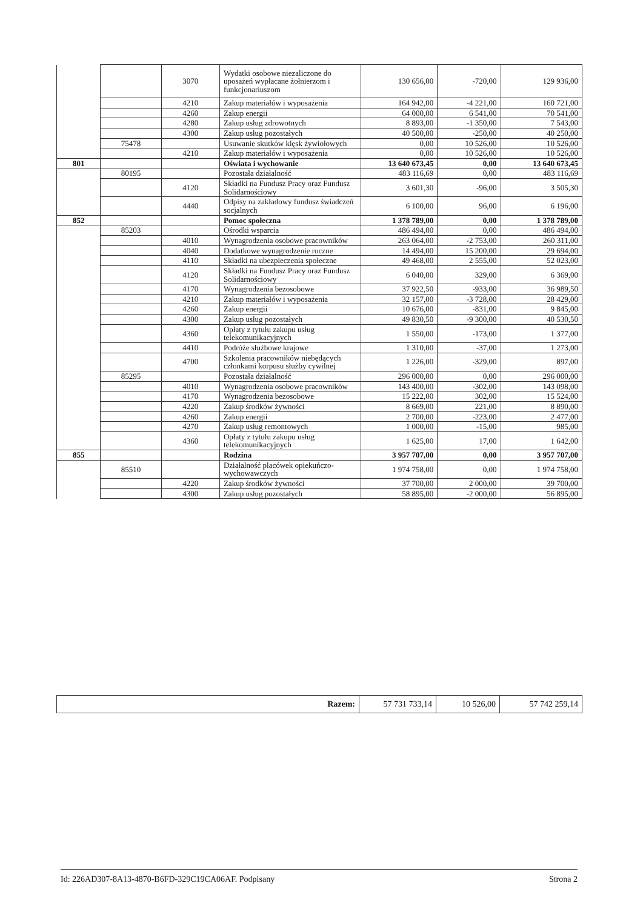| | | 3070 | Wydatki osobowe niezaliczone do uposażeń wypłacane żołnierzom i funkcjonariuszom | 130 656,00 | -720,00 | 129 936,00 |
| | | 4210 | Zakup materiałów i wyposażenia | 164 942,00 | -4 221,00 | 160 721,00 |
| | | 4260 | Zakup energii | 64 000,00 | 6 541,00 | 70 541,00 |
| | | 4280 | Zakup usług zdrowotnych | 8 893,00 | -1 350,00 | 7 543,00 |
| | | 4300 | Zakup usług pozostałych | 40 500,00 | -250,00 | 40 250,00 |
| | 75478 | | Usuwanie skutków klęsk żywiołowych | 0,00 | 10 526,00 | 10 526,00 |
| | | 4210 | Zakup materiałów i wyposażenia | 0,00 | 10 526,00 | 10 526,00 |
| 801 | | | Oświata i wychowanie | 13 640 673,45 | 0,00 | 13 640 673,45 |
| | 80195 | | Pozostała działalność | 483 116,69 | 0,00 | 483 116,69 |
| | | 4120 | Składki na Fundusz Pracy oraz Fundusz Solidarnościowy | 3 601,30 | -96,00 | 3 505,30 |
| | | 4440 | Odpisy na zakładowy fundusz świadczeń socjalnych | 6 100,00 | 96,00 | 6 196,00 |
| 852 | | | Pomoc społeczna | 1 378 789,00 | 0,00 | 1 378 789,00 |
| | 85203 | | Ośrodki wsparcia | 486 494,00 | 0,00 | 486 494,00 |
| | | 4010 | Wynagrodzenia osobowe pracowników | 263 064,00 | -2 753,00 | 260 311,00 |
| | | 4040 | Dodatkowe wynagrodzenie roczne | 14 494,00 | 15 200,00 | 29 694,00 |
| | | 4110 | Składki na ubezpieczenia społeczne | 49 468,00 | 2 555,00 | 52 023,00 |
| | | 4120 | Składki na Fundusz Pracy oraz Fundusz Solidarnościowy | 6 040,00 | 329,00 | 6 369,00 |
| | | 4170 | Wynagrodzenia bezosobowe | 37 922,50 | -933,00 | 36 989,50 |
| | | 4210 | Zakup materiałów i wyposażenia | 32 157,00 | -3 728,00 | 28 429,00 |
| | | 4260 | Zakup energii | 10 676,00 | -831,00 | 9 845,00 |
| | | 4300 | Zakup usług pozostałych | 49 830,50 | -9 300,00 | 40 530,50 |
| | | 4360 | Opłaty z tytułu zakupu usług telekomunikacyjnych | 1 550,00 | -173,00 | 1 377,00 |
| | | 4410 | Podróże służbowe krajowe | 1 310,00 | -37,00 | 1 273,00 |
| | | 4700 | Szkolenia pracowników niebędących członkami korpusu służby cywilnej | 1 226,00 | -329,00 | 897,00 |
| | 85295 | | Pozostała działalność | 296 000,00 | 0,00 | 296 000,00 |
| | | 4010 | Wynagrodzenia osobowe pracowników | 143 400,00 | -302,00 | 143 098,00 |
| | | 4170 | Wynagrodzenia bezosobowe | 15 222,00 | 302,00 | 15 524,00 |
| | | 4220 | Zakup środków żywności | 8 669,00 | 221,00 | 8 890,00 |
| | | 4260 | Zakup energii | 2 700,00 | -223,00 | 2 477,00 |
| | | 4270 | Zakup usług remontowych | 1 000,00 | -15,00 | 985,00 |
| | | 4360 | Opłaty z tytułu zakupu usług telekomunikacyjnych | 1 625,00 | 17,00 | 1 642,00 |
| 855 | | | Rodzina | 3 957 707,00 | 0,00 | 3 957 707,00 |
| | 85510 | | Działalność placówek opiekuńczo-wychowawczych | 1 974 758,00 | 0,00 | 1 974 758,00 |
| | | 4220 | Zakup środków żywności | 37 700,00 | 2 000,00 | 39 700,00 |
| | | 4300 | Zakup usług pozostałych | 58 895,00 | -2 000,00 | 56 895,00 |
| Razem: | 57 731 733,14 | 10 526,00 | 57 742 259,14 |
Id: 226AD307-8A13-4870-B6FD-329C19CA06AF. Podpisany Strona 2